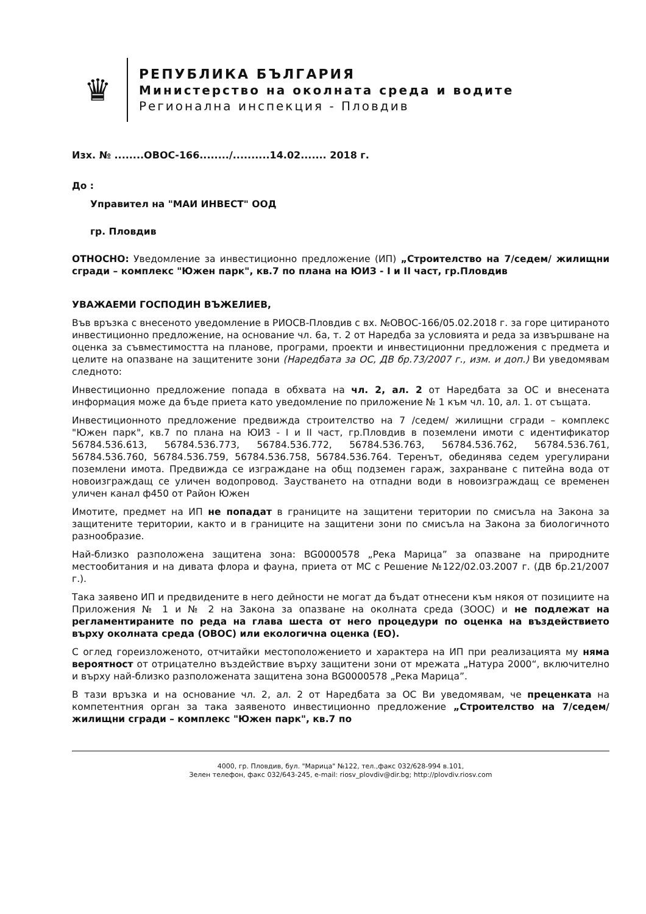♛
РЕПУБЛИКА БЪЛГАРИЯ
Министерство на околната среда и водите
Регионална инспекция - Пловдив
Изх. № ........ОВОС-166......../..........14.02....... 2018 г.
До :
Управител на "МАИ ИНВЕСТ" ООД
гр. Пловдив
ОТНОСНО: Уведомление за инвестиционно предложение (ИП) „Строителство на 7/седем/ жилищни сгради – комплекс "Южен парк", кв.7 по плана на ЮИЗ - I и II част, гр.Пловдив
УВАЖАЕМИ ГОСПОДИН ВЪЖЕЛИЕВ,
Във връзка с внесеното уведомление в РИОСВ-Пловдив с вх. №ОВОС-166/05.02.2018 г. за горе цитираното инвестиционно предложение, на основание чл. 6а, т. 2 от Наредба за условията и реда за извършване на оценка за съвместимостта на планове, програми, проекти и инвестиционни предложения с предмета и целите на опазване на защитените зони (Наредбата за ОС, ДВ бр.73/2007 г., изм. и доп.) Ви уведомявам следното:
Инвестиционно предложение попада в обхвата на чл. 2, ал. 2 от Наредбата за ОС и внесената информация може да бъде приета като уведомление по приложение № 1 към чл. 10, ал. 1. от същата.
Инвестиционното предложение предвижда строителство на 7 /седем/ жилищни сгради – комплекс "Южен парк", кв.7 по плана на ЮИЗ - I и II част, гр.Пловдив в поземлени имоти с идентификатор 56784.536.613, 56784.536.773, 56784.536.772, 56784.536.763, 56784.536.762, 56784.536.761, 56784.536.760, 56784.536.759, 56784.536.758, 56784.536.764. Теренът, обединява седем урегулирани поземлени имота. Предвижда се изграждане на общ подземен гараж, захранване с питейна вода от новоизграждащ се уличен водопровод. Заустването на отпадни води в новоизграждащ се временен уличен канал ф450 от Район Южен
Имотите, предмет на ИП не попадат в границите на защитени територии по смисъла на Закона за защитените територии, както и в границите на защитени зони по смисъла на Закона за биологичното разнообразие.
Най-близко разположена защитена зона: BG0000578 „Река Марица” за опазване на природните местообитания и на дивата флора и фауна, приета от МС с Решение №122/02.03.2007 г. (ДВ бр.21/2007 г.).
Така заявено ИП и предвидените в него дейности не могат да бъдат отнесени към някоя от позициите на Приложения № 1 и № 2 на Закона за опазване на околната среда (ЗООС) и не подлежат на регламентираните по реда на глава шеста от него процедури по оценка на въздействието върху околната среда (ОВОС) или екологична оценка (ЕО).
С оглед гореизложеното, отчитайки местоположението и характера на ИП при реализацията му няма вероятност от отрицателно въздействие върху защитени зони от мрежата „Натура 2000“, включително и върху най-близко разположената защитена зона BG0000578 „Река Марица”.
В тази връзка и на основание чл. 2, ал. 2 от Наредбата за ОС Ви уведомявам, че преценката на компетентния орган за така заявеното инвестиционно предложение „Строителство на 7/седем/ жилищни сгради – комплекс "Южен парк", кв.7 по
4000, гр. Пловдив, бул. "Марица" №122, тел.,факс 032/628-994 в.101,
Зелен телефон, факс 032/643-245, e-mail: riosv_plovdiv@dir.bg; http://plovdiv.riosv.com